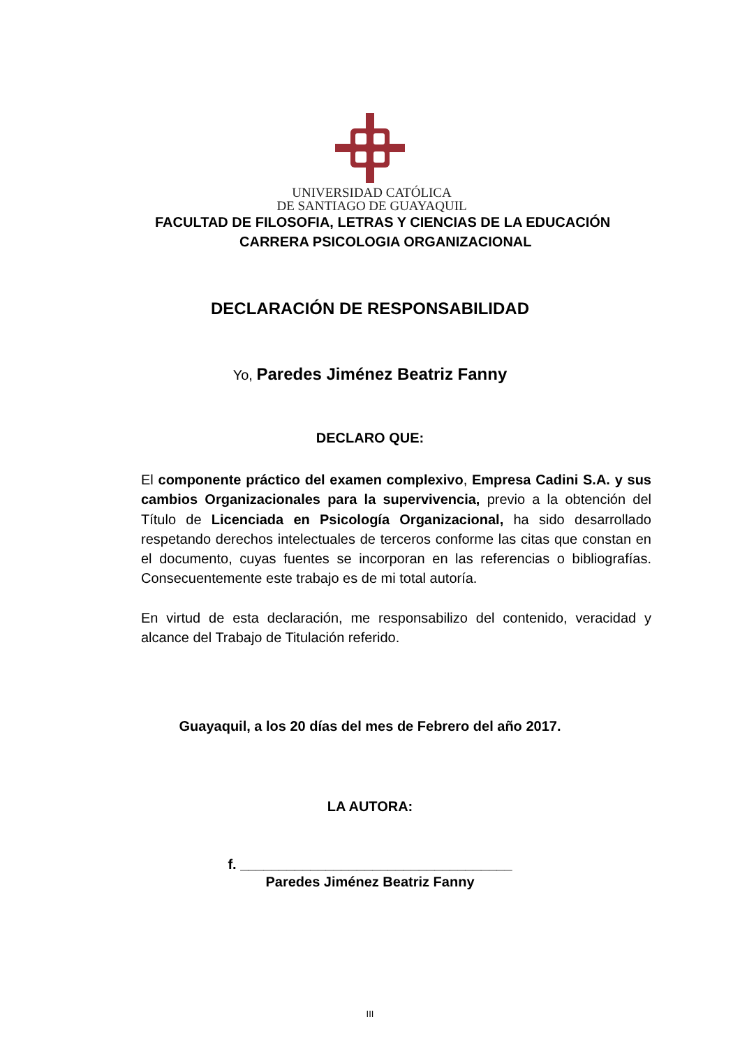UNIVERSIDAD CATÓLICA
DE SANTIAGO DE GUAYAQUIL
FACULTAD DE FILOSOFIA, LETRAS Y CIENCIAS DE LA EDUCACIÓN
CARRERA PSICOLOGIA ORGANIZACIONAL
DECLARACIÓN DE RESPONSABILIDAD
Yo, Paredes Jiménez Beatriz Fanny
DECLARO QUE:
El componente práctico del examen complexivo, Empresa Cadini S.A. y sus cambios Organizacionales para la supervivencia, previo a la obtención del Título de Licenciada en Psicología Organizacional, ha sido desarrollado respetando derechos intelectuales de terceros conforme las citas que constan en el documento, cuyas fuentes se incorporan en las referencias o bibliografías. Consecuentemente este trabajo es de mi total autoría.
En virtud de esta declaración, me responsabilizo del contenido, veracidad y alcance del Trabajo de Titulación referido.
Guayaquil, a los 20 días del mes de Febrero del año 2017.
LA AUTORA:
f. ___________________________________
Paredes Jiménez Beatriz Fanny
III